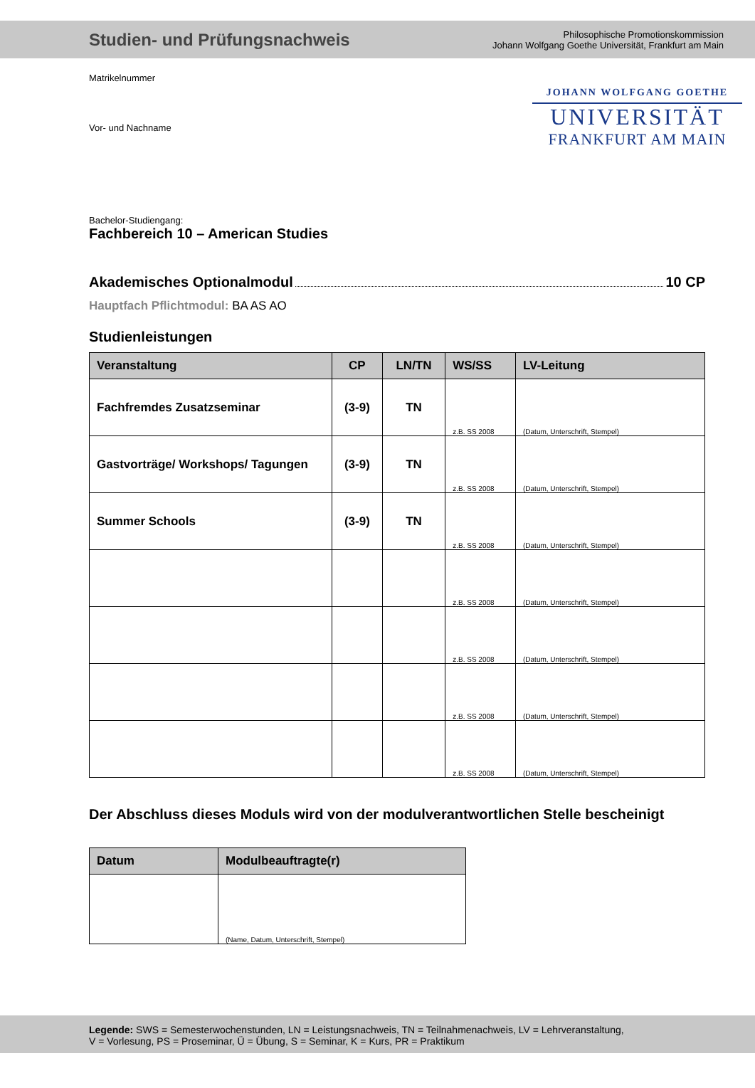Studien- und Prüfungsnachweis
Philosophische Promotionskommission
Johann Wolfgang Goethe Universität, Frankfurt am Main
Matrikelnummer
Vor- und Nachname
JOHANN WOLFGANG GOETHE
UNIVERSITÄT
FRANKFURT AM MAIN
Bachelor-Studiengang:
Fachbereich 10 – American Studies
Akademisches Optionalmodul 10 CP
Hauptfach Pflichtmodul: BA AS AO
Studienleistungen
| Veranstaltung | CP | LN/TN | WS/SS | LV-Leitung |
| --- | --- | --- | --- | --- |
| Fachfremdes Zusatzseminar | (3-9) | TN | z.B. SS 2008 | (Datum, Unterschrift, Stempel) |
| Gastvorträge/ Workshops/ Tagungen | (3-9) | TN | z.B. SS 2008 | (Datum, Unterschrift, Stempel) |
| Summer Schools | (3-9) | TN | z.B. SS 2008 | (Datum, Unterschrift, Stempel) |
| | | | z.B. SS 2008 | (Datum, Unterschrift, Stempel) |
| | | | z.B. SS 2008 | (Datum, Unterschrift, Stempel) |
| | | | z.B. SS 2008 | (Datum, Unterschrift, Stempel) |
| | | | z.B. SS 2008 | (Datum, Unterschrift, Stempel) |
Der Abschluss dieses Moduls wird von der modulverantwortlichen Stelle bescheinigt
| Datum | Modulbeauftragte(r) |
| --- | --- |
| | (Name, Datum, Unterschrift, Stempel) |
Legende: SWS = Semesterwochenstunden, LN = Leistungsnachweis, TN = Teilnahmenachweis, LV = Lehrveranstaltung,
V = Vorlesung, PS = Proseminar, Ü = Übung, S = Seminar, K = Kurs, PR = Praktikum